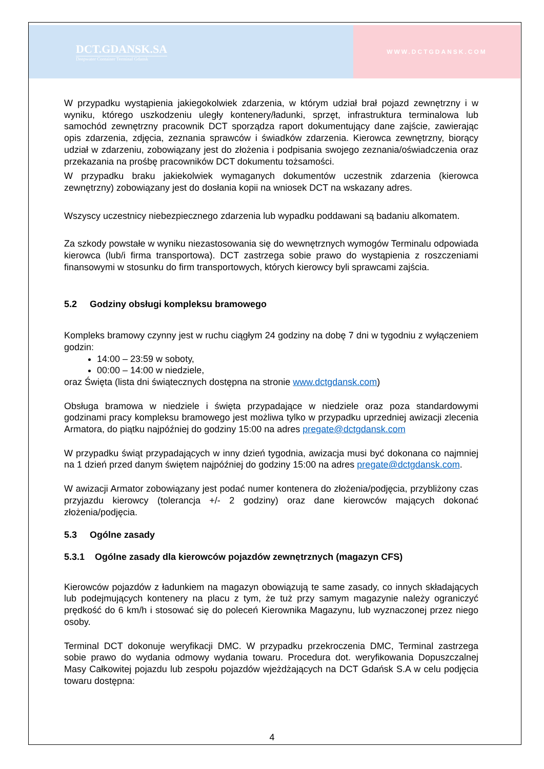DCT.GDANSK.SA
Deepwater Container Terminal Gdansk
WWW.DCTGDANSK.COM
W przypadku wystąpienia jakiegokolwiek zdarzenia, w którym udział brał pojazd zewnętrzny i w wyniku, którego uszkodzeniu uległy kontenery/ładunki, sprzęt, infrastruktura terminalowa lub samochód zewnętrzny pracownik DCT sporządza raport dokumentujący dane zajście, zawierając opis zdarzenia, zdjęcia, zeznania sprawców i świadków zdarzenia. Kierowca zewnętrzny, biorący udział w zdarzeniu, zobowiązany jest do złożenia i podpisania swojego zeznania/oświadczenia oraz przekazania na prośbę pracowników DCT dokumentu tożsamości.
W przypadku braku jakiekolwiek wymaganych dokumentów uczestnik zdarzenia (kierowca zewnętrzny) zobowiązany jest do dosłania kopii na wniosek DCT na wskazany adres.
Wszyscy uczestnicy niebezpiecznego zdarzenia lub wypadku poddawani są badaniu alkomatem.
Za szkody powstałe w wyniku niezastosowania się do wewnętrznych wymogów Terminalu odpowiada kierowca (lub/i firma transportowa). DCT zastrzega sobie prawo do wystąpienia z roszczeniami finansowymi w stosunku do firm transportowych, których kierowcy byli sprawcami zajścia.
5.2 Godziny obsługi kompleksu bramowego
Kompleks bramowy czynny jest w ruchu ciągłym 24 godziny na dobę 7 dni w tygodniu z wyłączeniem godzin:
14:00 – 23:59 w soboty,
00:00 – 14:00 w niedziele,
oraz Święta (lista dni świątecznych dostępna na stronie www.dctgdansk.com)
Obsługa bramowa w niedziele i święta przypadające w niedziele oraz poza standardowymi godzinami pracy kompleksu bramowego jest możliwa tylko w przypadku uprzedniej awizacji zlecenia Armatora, do piątku najpóźniej do godziny 15:00 na adres pregate@dctgdansk.com
W przypadku świąt przypadających w inny dzień tygodnia, awizacja musi być dokonana co najmniej na 1 dzień przed danym świętem najpóźniej do godziny 15:00 na adres pregate@dctgdansk.com.
W awizacji Armator zobowiązany jest podać numer kontenera do złożenia/podjęcia, przybliżony czas przyjazdu kierowcy (tolerancja +/- 2 godziny) oraz dane kierowców mających dokonać złożenia/podjęcia.
5.3 Ogólne zasady
5.3.1 Ogólne zasady dla kierowców pojazdów zewnętrznych (magazyn CFS)
Kierowców pojazdów z ładunkiem na magazyn obowiązują te same zasady, co innych składających lub podejmujących kontenery na placu z tym, że tuż przy samym magazynie należy ograniczyć prędkość do 6 km/h i stosować się do poleceń Kierownika Magazynu, lub wyznaczonej przez niego osoby.
Terminal DCT dokonuje weryfikacji DMC. W przypadku przekroczenia DMC, Terminal zastrzega sobie prawo do wydania odmowy wydania towaru. Procedura dot. weryfikowania Dopuszczalnej Masy Całkowitej pojazdu lub zespołu pojazdów wjeżdżających na DCT Gdańsk S.A w celu podjęcia towaru dostępna:
4